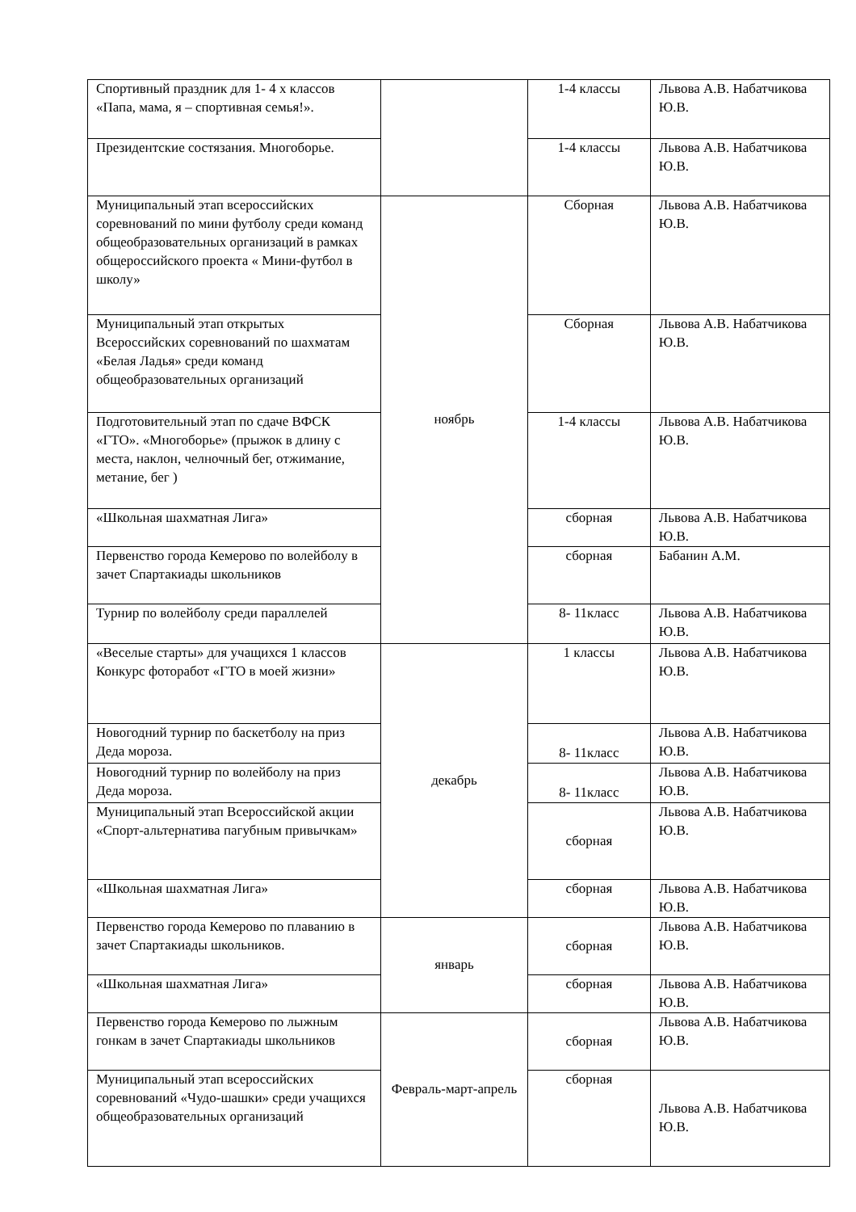| Спортивный праздник для 1- 4 х классов «Папа, мама, я – спортивная семья!». | | 1-4 классы | Львова А.В. Набатчикова Ю.В. |
| Президентские состязания. Многоборье. | | 1-4 классы | Львова А.В. Набатчикова Ю.В. |
| Муниципальный этап всероссийских соревнований по мини футболу среди команд общеобразовательных организаций в рамках общероссийского проекта « Мини-футбол в школу» | ноябрь | Сборная | Львова А.В. Набатчикова Ю.В. |
| Муниципальный этап открытых Всероссийских соревнований по шахматам «Белая Ладья» среди команд общеобразовательных организаций | | Сборная | Львова А.В. Набатчикова Ю.В. |
| Подготовительный этап по сдаче ВФСК «ГТО». «Многоборье» (прыжок в длину с места, наклон, челночный бег, отжимание, метание, бег ) | | 1-4 классы | Львова А.В. Набатчикова Ю.В. |
| «Школьная шахматная Лига» | | сборная | Львова А.В. Набатчикова Ю.В. |
| Первенство города Кемерово по волейболу в зачет Спартакиады школьников | | сборная | Бабанин А.М. |
| Турнир по волейболу среди параллелей | | 8- 11класс | Львова А.В. Набатчикова Ю.В. |
| «Веселые старты» для учащихся 1 классов Конкурс фоторабот «ГТО в моей жизни» | декабрь | 1 классы | Львова А.В. Набатчикова Ю.В. |
| Новогодний турнир по баскетболу на приз Деда мороза. | | 8- 11класс | Львова А.В. Набатчикова Ю.В. |
| Новогодний турнир по волейболу на приз Деда мороза. | | 8- 11класс | Львова А.В. Набатчикова Ю.В. |
| Муниципальный этап Всероссийской акции «Спорт-альтернатива пагубным привычкам» | | сборная | Львова А.В. Набатчикова Ю.В. |
| «Школьная шахматная Лига» | | сборная | Львова А.В. Набатчикова Ю.В. |
| Первенство города Кемерово по плаванию в зачет Спартакиады школьников. | январь | сборная | Львова А.В. Набатчикова Ю.В. |
| «Школьная шахматная Лига» | | сборная | Львова А.В. Набатчикова Ю.В. |
| Первенство города Кемерово по лыжным гонкам в зачет Спартакиады школьников | Февраль-март-апрель | сборная | Львова А.В. Набатчикова Ю.В. |
| Муниципальный этап всероссийских соревнований «Чудо-шашки» среди учащихся общеобразовательных организаций | | сборная | Львова А.В. Набатчикова Ю.В. |